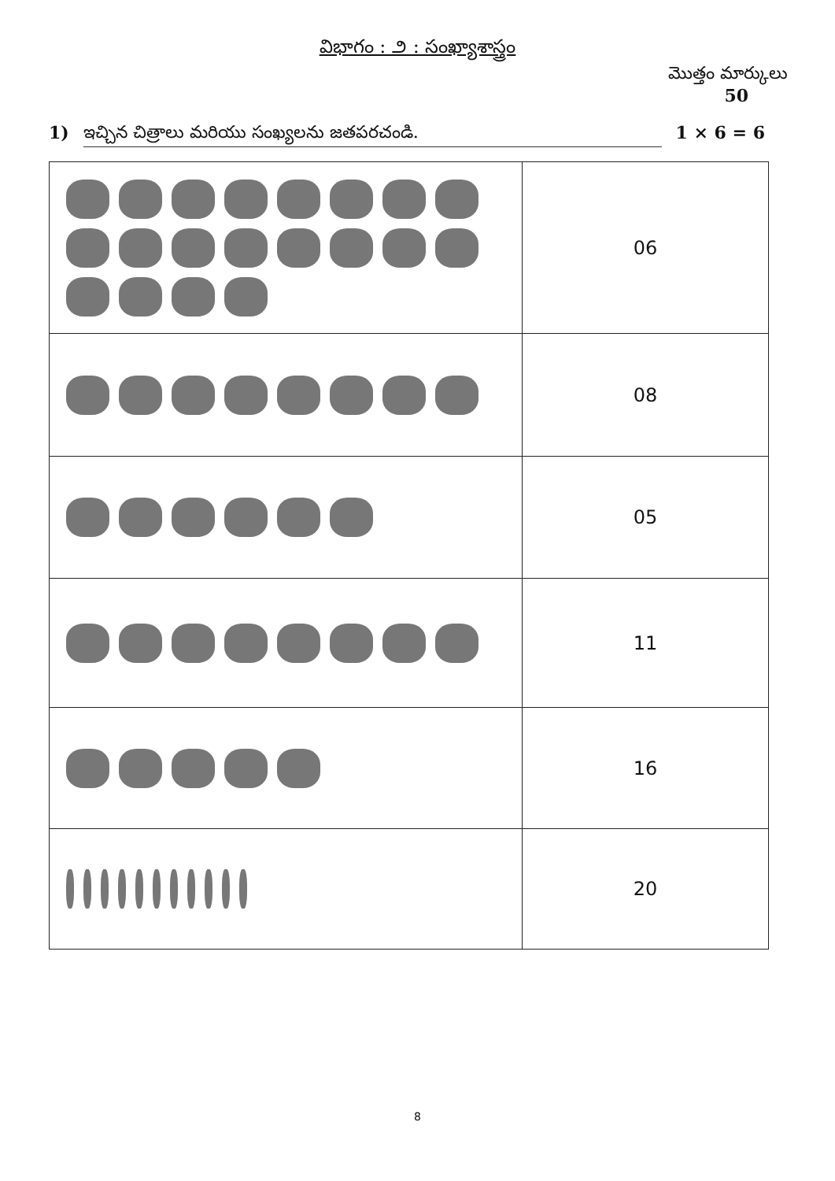విభాగం : ౨ : సంఖ్యాశాస్త్రం
మొత్తం మార్కులు
50
1) ఇచ్చిన చిత్రాలు మరియు సంఖ్యలను జతపరచండి. 1 × 6 = 6
| | 06 |
| | 08 |
| | 05 |
| | 11 |
| | 16 |
| | 20 |
8